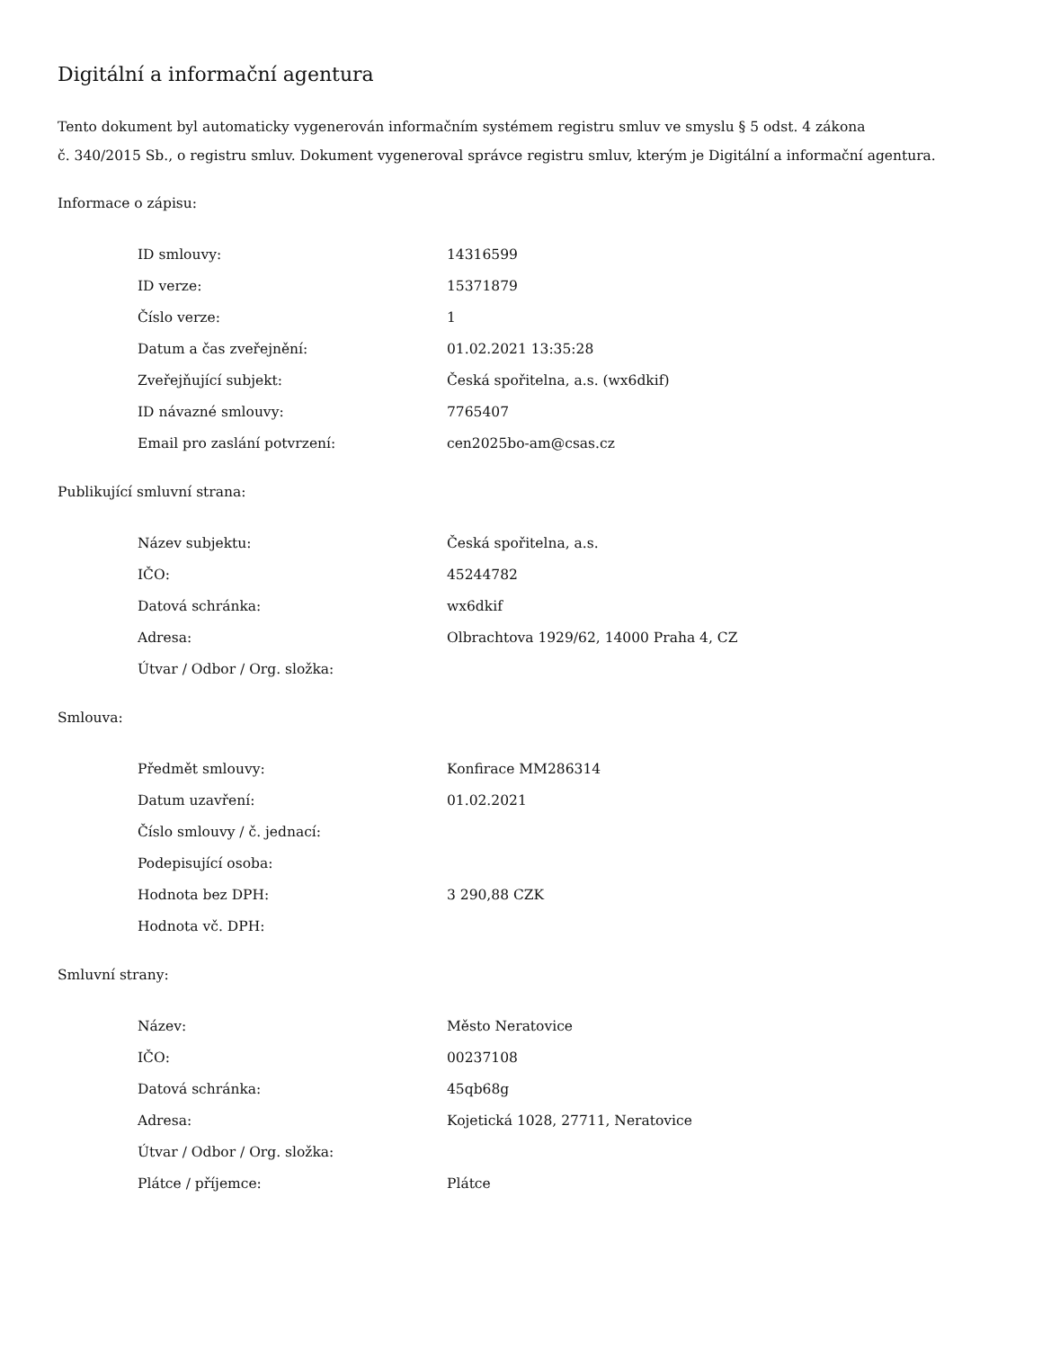Digitální a informační agentura
Tento dokument byl automaticky vygenerován informačním systémem registru smluv ve smyslu § 5 odst. 4 zákona
č. 340/2015 Sb., o registru smluv. Dokument vygeneroval správce registru smluv, kterým je Digitální a informační agentura.
Informace o zápisu:
| ID smlouvy: | 14316599 |
| ID verze: | 15371879 |
| Číslo verze: | 1 |
| Datum a čas zveřejnění: | 01.02.2021 13:35:28 |
| Zveřejňující subjekt: | Česká spořitelna, a.s. (wx6dkif) |
| ID návazné smlouvy: | 7765407 |
| Email pro zaslání potvrzení: | cen2025bo-am@csas.cz |
Publikující smluvní strana:
| Název subjektu: | Česká spořitelna, a.s. |
| IČO: | 45244782 |
| Datová schránka: | wx6dkif |
| Adresa: | Olbrachtova 1929/62, 14000 Praha 4, CZ |
| Útvar / Odbor / Org. složka: | |
Smlouva:
| Předmět smlouvy: | Konfirace MM286314 |
| Datum uzavření: | 01.02.2021 |
| Číslo smlouvy / č. jednací: | |
| Podepisující osoba: | |
| Hodnota bez DPH: | 3 290,88 CZK |
| Hodnota vč. DPH: | |
Smluvní strany:
| Název: | Město Neratovice |
| IČO: | 00237108 |
| Datová schránka: | 45qb68g |
| Adresa: | Kojetická 1028, 27711, Neratovice |
| Útvar / Odbor / Org. složka: | |
| Plátce / příjemce: | Plátce |